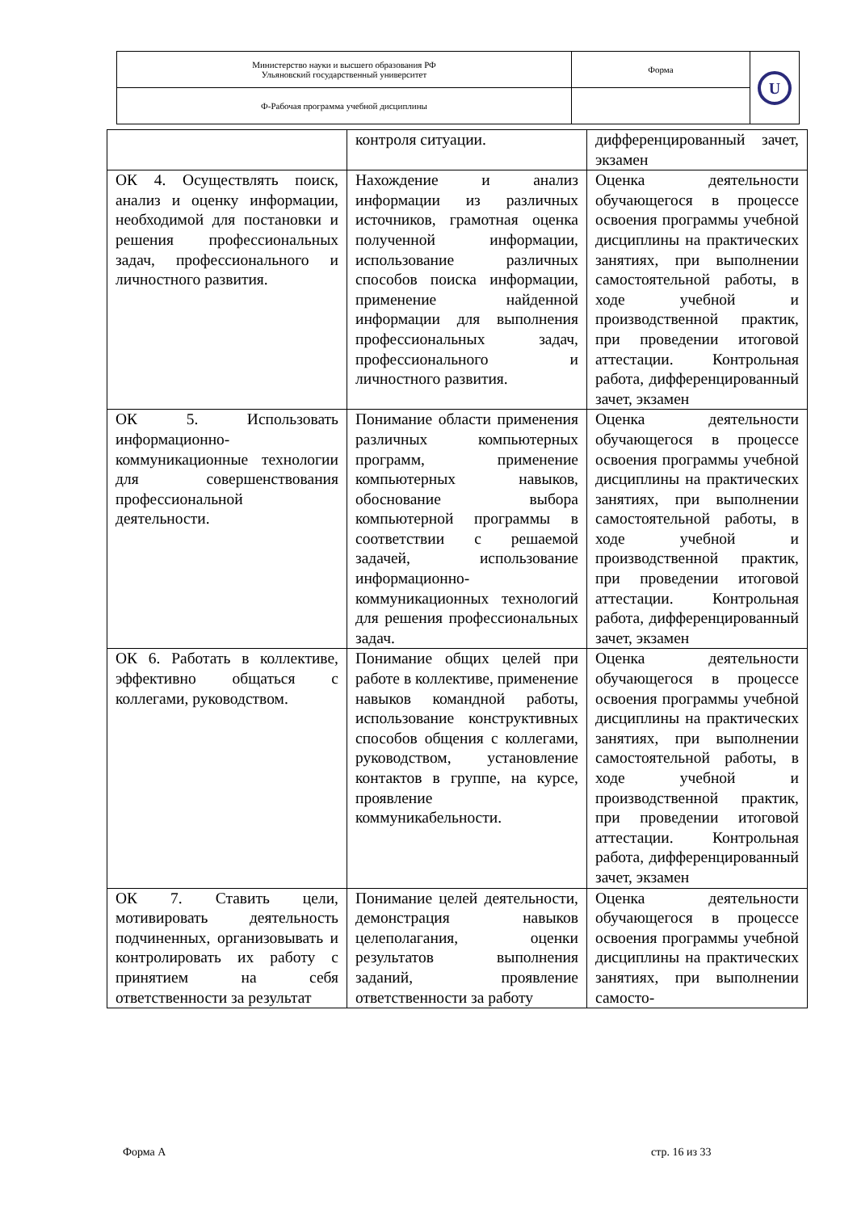| Министерство науки и высшего образования РФ Ульяновский государственный университет | Форма | U |
| Ф-Рабочая программа учебной дисциплины | | |
| | контроля ситуации. | дифференцированный зачет, экзамен |
| ОК 4. Осуществлять поиск, анализ и оценку информации, необходимой для постановки и решения профессиональных задач, профессионального и личностного развития. | Нахождение и анализ информации из различных источников, грамотная оценка полученной информации, использование различных способов поиска информации, применение найденной информации для выполнения профессиональных задач, профессионального и личностного развития. | Оценка деятельности обучающегося в процессе освоения программы учебной дисциплины на практических занятиях, при выполнении самостоятельной работы, в ходе учебной и производственной практик, при проведении итоговой аттестации. Контрольная работа, дифференцированный зачет, экзамен |
| ОК 5. Использовать информационно-коммуникационные технологии для совершенствования профессиональной деятельности. | Понимание области применения различных компьютерных программ, применение компьютерных навыков, обоснование выбора компьютерной программы в соответствии с решаемой задачей, использование информационно-коммуникационных технологий для решения профессиональных задач. | Оценка деятельности обучающегося в процессе освоения программы учебной дисциплины на практических занятиях, при выполнении самостоятельной работы, в ходе учебной и производственной практик, при проведении итоговой аттестации. Контрольная работа, дифференцированный зачет, экзамен |
| ОК 6. Работать в коллективе, эффективно общаться с коллегами, руководством. | Понимание общих целей при работе в коллективе, применение навыков командной работы, использование конструктивных способов общения с коллегами, руководством, установление контактов в группе, на курсе, проявление коммуникабельности. | Оценка деятельности обучающегося в процессе освоения программы учебной дисциплины на практических занятиях, при выполнении самостоятельной работы, в ходе учебной и производственной практик, при проведении итоговой аттестации. Контрольная работа, дифференцированный зачет, экзамен |
| ОК 7. Ставить цели, мотивировать деятельность подчиненных, организовывать и контролировать их работу с принятием на себя ответственности за результат | Понимание целей деятельности, демонстрация навыков целеполагания, оценки результатов выполнения заданий, проявление ответственности за работу | Оценка деятельности обучающегося в процессе освоения программы учебной дисциплины на практических занятиях, при выполнении самосто- |
Форма А стр. 16 из 33